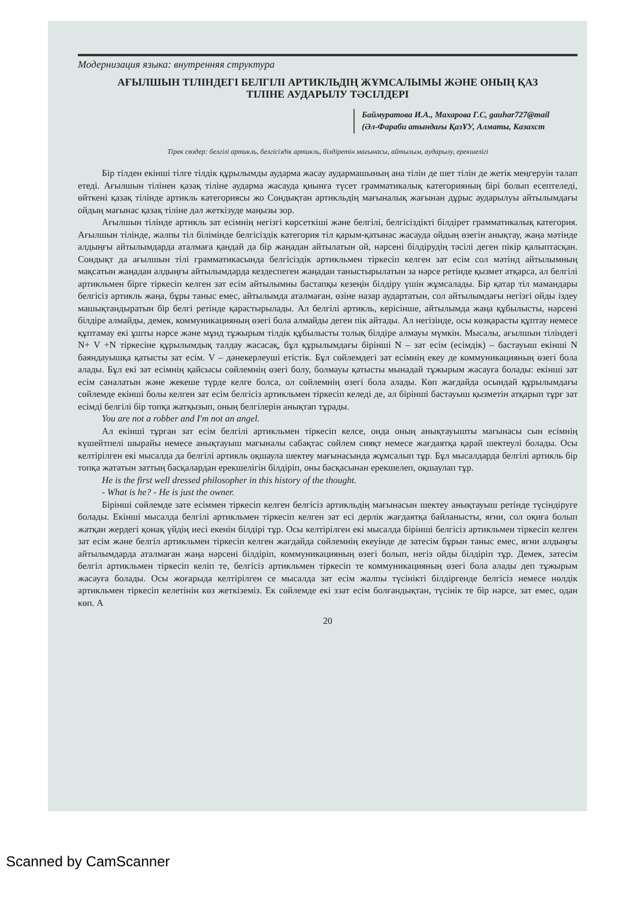Модернизация языка: внутренняя структура
АҒЫЛШЫН ТІЛІНДЕГІ БЕЛГІЛІ АРТИКЛЬДІҢ ЖҰМСАЛЫМЫ ЖӘНЕ ОНЫҢ ҚАЗ
ТІЛІНЕ АУДАРЫЛУ ТӘСІЛДЕРІ
Баймуратова И.А., Махарова Г.С, gauhar727@mail
(Әл-Фараби атындағы ҚазҰУ, Алматы, Казахст
Тірек сөздер: белгілі артикль, белгісіздік артикль, білдіретін мағынасы, айтылым, аударылу, ерекшелігі
Бір тілден екінші тілге тілдік құрылымды аударма жасау аудармашының ана тілін де шет тілін де жетік меңгеруін талап етеді. Ағылшын тілінен қазақ тіліне аударма жасауда қиынға түсет грамматикалық категорияның бірі болып есептеледі, өйткені қазақ тілінде артикль категориясы жо Сондықтан артикльдің мағыналық жағынан дұрыс аударылуы айтылымдағы ойдың мағынас қазақ тіліне дәл жеткізуде маңызы зор.
Ағылшын тілінде артикль зат есімнің негізгі көрсеткіші және белгілі, белгісіздікті білдірет грамматикалық категория. Ағылшын тілінде, жалпы тіл білімінде белгісіздік категория тіл қарым-қатынас жасауда ойдың өзегін анықтау, жаңа мәтінде алдыңғы айтылымдарда аталмаға қандай да бір жаңадан айтылатын ой, нәрсені білдірудің тәсілі деген пікір қалыптасқан. Сондықт да ағылшын тілі грамматикасында белгісіздік артикльмен тіркесіп келген зат есім сол мәтінд айтылымның мақсатын жаңадан алдыңғы айтылымдарда кездеспеген жаңадан таныстырылатын за нәрсе ретінде қызмет атқарса, ал белгілі артикльмен бірге тіркесіп келген зат есім айтылымны бастапқы кезеңін білдіру үшін жұмсалады. Бір қатар тіл мамандары белгісіз артикль жаңа, бұры таныс емес, айтылымда аталмаған, өзіне назар аудартатын, сол айтылымдағы негізгі ойды іздеу машықтандыратын бір белгі ретінде қарастырылады. Ал белгілі артикль, керісінше, айтылымда жаңа құбылысты, нәрсені білдіре алмайды, демек, коммуникацияның өзегі бола алмайды деген пік айтады. Ал негізінде, осы көзқарасты құптау немесе құптамау екі ұшты нәрсе және мұнд тұжырым тілдік құбылысты толық білдіре алмауы мүмкін. Мысалы, ағылшын тіліндегі N+ V +N тіркесіне құрылымдық талдау жасасақ, бұл құрылымдағы бірінші N – зат есім (есімдік) – бастауыш екінші N баяндауышқа қатысты зат есім. V – дәнекерлеуші етістік. Бұл сөйлемдегі зат есімнің екеу де коммуникацияның өзегі бола алады. Бұл екі зат есімнің қайсысы сөйлемнің өзегі болу, болмауы қатысты мынадай тұжырым жасауға болады: екінші зат есім саналатын және жекеше түрде келге болса, ол сөйлемнің өзегі бола алады. Көп жағдайда осындай құрылымдағы сөйлемде екінші болы келген зат есім белгісіз артикльмен тіркесіп келеді де, ал бірінші бастауыш қызметін атқарып тұрғ зат есімді белгілі бір топқа жатқызып, оның белгілерін анықтап тұрады.
You are not a robber and I'm not an angel.
Ал екінші тұрған зат есім белгілі артикльмен тіркесіп келсе, онда оның анықтауышты мағынасы сын есімнің күшейтпелі шырайы немесе анықтауыш мағыналы сабақтас сөйлем сияқт немесе жағдаятқа қарай шектеулі болады. Осы келтірілген екі мысалда да белгілі артикль оқшаула шектеу мағынасында жұмсалып тұр. Бұл мысалдарда белгілі артикль бір топқа жататын заттың басқалардан ерекшелігін білдіріп, оны басқасынан ерекшелеп, оқшаулап тұр.
He is the first well dressed philosopher in this history of the thought.
- What is he? - He is just the owner.
Бірінші сөйлемде зате есіммен тіркесіп келген белгісіз артикльдің мағынасын шектеу анықтауыш ретінде түсіндіруге болады. Екінші мысалда белгілі артикльмен тіркесіп келген зат есі дерлік жағдаятқа байланысты, яғни, сол оқиға болып жатқан жердегі қонақ үйдің иесі екенін білдірі тұр. Осы келтірілген екі мысалда бірінші белгісіз артикльмен тіркесіп келген зат есім және белгіл артикльмен тіркесіп келген жағдайда сөйлемнің екеуінде де затесім бұрын таныс емес, яғни алдыңғы айтылымдарда аталмаған жаңа нәрсені білдіріп, коммуникацияның өзегі болып, негіз ойды білдіріп тұр. Демек, затесім белгіл артикльмен тіркесіп келіп те, белгісіз артикльмен тіркесіп те коммуникацияның өзегі бола алады деп тұжырым жасауға болады. Осы жоғарыда келтірілген се мысалда зат есім жалпы түсінікті білдіргенде белгісіз немесе нөлдік артикльмен тіркесіп келетінін көз жеткіземіз. Ек сөйлемде екі ззат есім болғандықтан, түсінік те бір нәрсе, зат емес, одан көп. А
20
Scanned by CamScanner